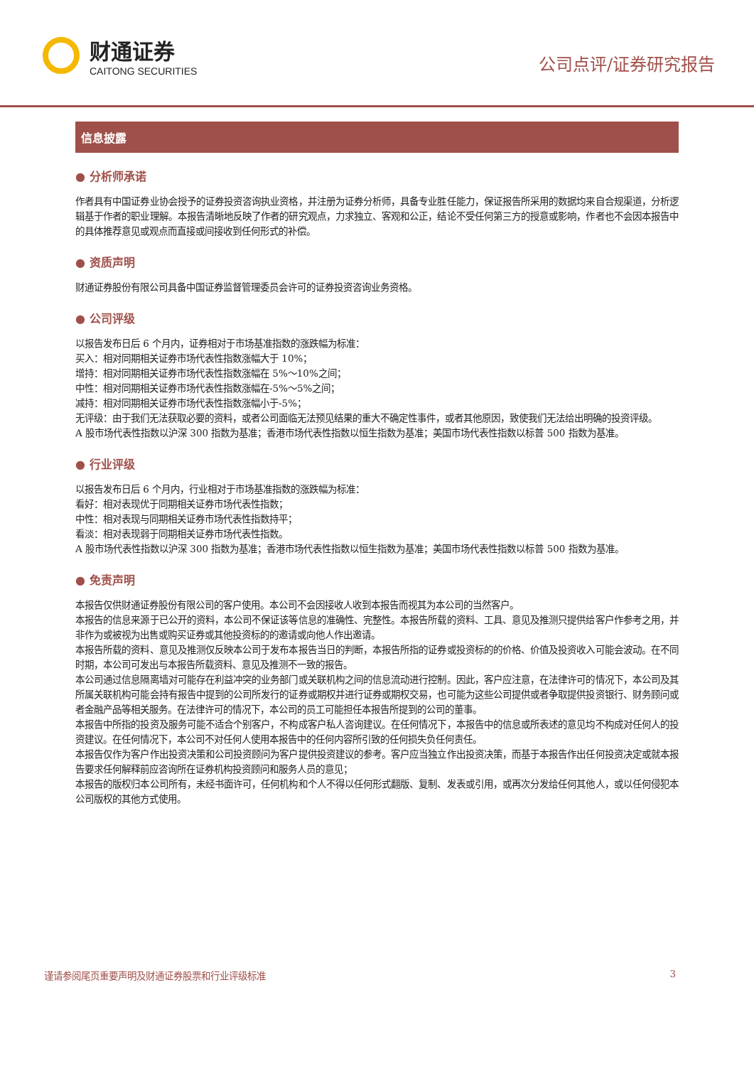财通证券
CAITONG SECURITIES
公司点评/证券研究报告
信息披露
● 分析师承诺
作者具有中国证券业协会授予的证券投资咨询执业资格，并注册为证券分析师，具备专业胜任能力，保证报告所采用的数据均来自合规渠道，分析逻辑基于作者的职业理解。本报告清晰地反映了作者的研究观点，力求独立、客观和公正，结论不受任何第三方的授意或影响，作者也不会因本报告中的具体推荐意见或观点而直接或间接收到任何形式的补偿。
● 资质声明
财通证券股份有限公司具备中国证券监督管理委员会许可的证券投资咨询业务资格。
● 公司评级
以报告发布日后 6 个月内，证券相对于市场基准指数的涨跌幅为标准：
买入：相对同期相关证券市场代表性指数涨幅大于 10%；
增持：相对同期相关证券市场代表性指数涨幅在 5%～10%之间；
中性：相对同期相关证券市场代表性指数涨幅在-5%～5%之间；
减持：相对同期相关证券市场代表性指数涨幅小于-5%；
无评级：由于我们无法获取必要的资料，或者公司面临无法预见结果的重大不确定性事件，或者其他原因，致使我们无法给出明确的投资评级。
A 股市场代表性指数以沪深 300 指数为基准；香港市场代表性指数以恒生指数为基准；美国市场代表性指数以标普 500 指数为基准。
● 行业评级
以报告发布日后 6 个月内，行业相对于市场基准指数的涨跌幅为标准：
看好：相对表现优于同期相关证券市场代表性指数；
中性：相对表现与同期相关证券市场代表性指数持平；
看淡：相对表现弱于同期相关证券市场代表性指数。
A 股市场代表性指数以沪深 300 指数为基准；香港市场代表性指数以恒生指数为基准；美国市场代表性指数以标普 500 指数为基准。
● 免责声明
本报告仅供财通证券股份有限公司的客户使用。本公司不会因接收人收到本报告而视其为本公司的当然客户。
本报告的信息来源于已公开的资料，本公司不保证该等信息的准确性、完整性。本报告所载的资料、工具、意见及推测只提供给客户作参考之用，并非作为或被视为出售或购买证券或其他投资标的的邀请或向他人作出邀请。
本报告所载的资料、意见及推测仅反映本公司于发布本报告当日的判断，本报告所指的证券或投资标的的价格、价值及投资收入可能会波动。在不同时期，本公司可发出与本报告所载资料、意见及推测不一致的报告。
本公司通过信息隔离墙对可能存在利益冲突的业务部门或关联机构之间的信息流动进行控制。因此，客户应注意，在法律许可的情况下，本公司及其所属关联机构可能会持有报告中提到的公司所发行的证券或期权并进行证券或期权交易，也可能为这些公司提供或者争取提供投资银行、财务顾问或者金融产品等相关服务。在法律许可的情况下，本公司的员工可能担任本报告所提到的公司的董事。
本报告中所指的投资及服务可能不适合个别客户，不构成客户私人咨询建议。在任何情况下，本报告中的信息或所表述的意见均不构成对任何人的投资建议。在任何情况下，本公司不对任何人使用本报告中的任何内容所引致的任何损失负任何责任。
本报告仅作为客户作出投资决策和公司投资顾问为客户提供投资建议的参考。客户应当独立作出投资决策，而基于本报告作出任何投资决定或就本报告要求任何解释前应咨询所在证券机构投资顾问和服务人员的意见；
本报告的版权归本公司所有，未经书面许可，任何机构和个人不得以任何形式翻版、复制、发表或引用，或再次分发给任何其他人，或以任何侵犯本公司版权的其他方式使用。
谨请参阅尾页重要声明及财通证券股票和行业评级标准 3